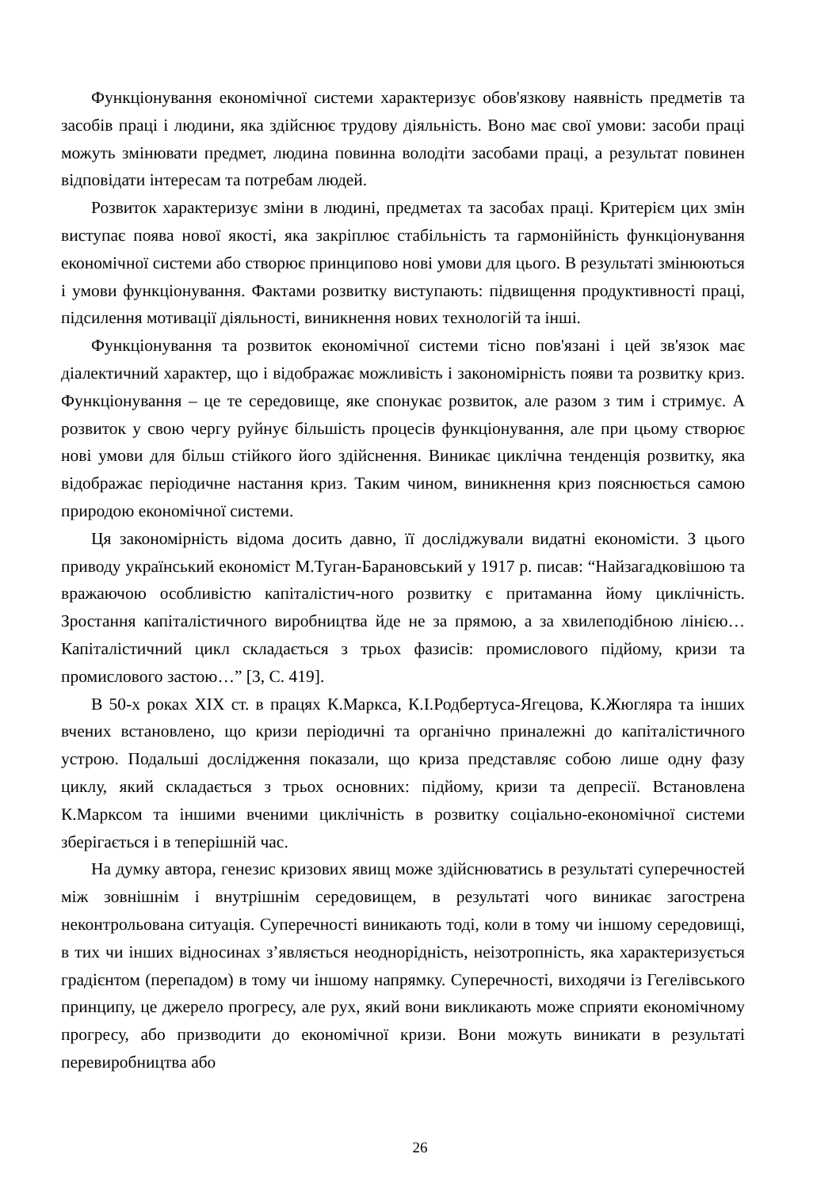Функціонування економічної системи характеризує обов'язкову наявність предметів та засобів праці і людини, яка здійснює трудову діяльність. Воно має свої умови: засоби праці можуть змінювати предмет, людина повинна володіти засобами праці, а результат повинен відповідати інтересам та потребам людей.
Розвиток характеризує зміни в людині, предметах та засобах праці. Критерієм цих змін виступає поява нової якості, яка закріплює стабільність та гармонійність функціонування економічної системи або створює принципово нові умови для цього. В результаті змінюються і умови функціонування. Фактами розвитку виступають: підвищення продуктивності праці, підсилення мотивації діяльності, виникнення нових технологій та інші.
Функціонування та розвиток економічної системи тісно пов'язані і цей зв'язок має діалектичний характер, що і відображає можливість і закономірність появи та розвитку криз. Функціонування – це те середовище, яке спонукає розвиток, але разом з тим і стримує. А розвиток у свою чергу руйнує більшість процесів функціонування, але при цьому створює нові умови для більш стійкого його здійснення. Виникає циклічна тенденція розвитку, яка відображає періодичне настання криз. Таким чином, виникнення криз пояснюється самою природою економічної системи.
Ця закономірність відома досить давно, її досліджували видатні економісти. З цього приводу український економіст М.Туган-Барановський у 1917 р. писав: “Найзагадковішою та вражаючою особливістю капіталістич-ного розвитку є притаманна йому циклічність. Зростання капіталістичного виробництва йде не за прямою, а за хвилеподібною лінією… Капіталістичний цикл складається з трьох фазисів: промислового підйому, кризи та промислового застою…” [3, С. 419].
В 50-х роках XIX ст. в працях К.Маркса, К.І.Родбертуса-Ягецова, К.Жюгляра та інших вчених встановлено, що кризи періодичні та органічно приналежні до капіталістичного устрою. Подальші дослідження показали, що криза представляє собою лише одну фазу циклу, який складається з трьох основних: підйому, кризи та депресії. Встановлена К.Марксом та іншими вченими циклічність в розвитку соціально-економічної системи зберігається і в теперішній час.
На думку автора, генезис кризових явищ може здійснюватись в результаті суперечностей між зовнішнім і внутрішнім середовищем, в результаті чого виникає загострена неконтрольована ситуація. Суперечності виникають тоді, коли в тому чи іншому середовищі, в тих чи інших відносинах з’являється неоднорідність, неізотропність, яка характеризується градієнтом (перепадом) в тому чи іншому напрямку. Суперечності, виходячи із Гегелівського принципу, це джерело прогресу, але рух, який вони викликають може сприяти економічному прогресу, або призводити до економічної кризи. Вони можуть виникати в результаті перевиробництва або
26